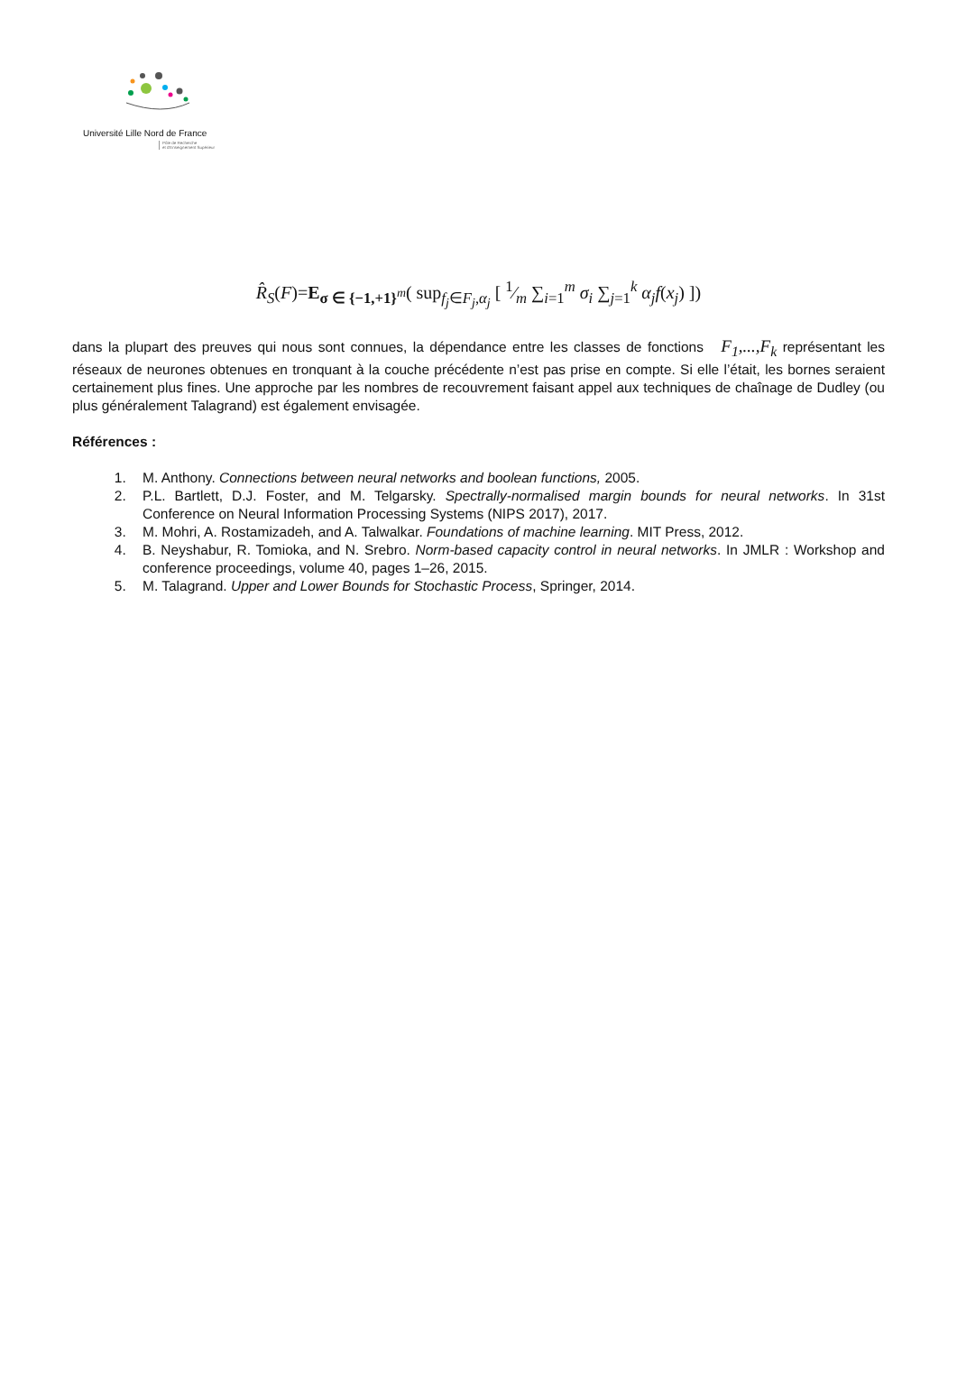Université Lille Nord de France
Pôle de Recherche
et d'Enseignement Supérieur
R̂<sub>S</sub>(F)=E<sub>σ ∈ {−1,+1}<sup>m</sup></sub>( sup<sub>f<sub>j</sub>∈F<sub>j</sub>,α<sub>j</sub></sub> [ 1⁄m ∑<sub>i=1</sub><sup>m</sup> σ<sub>i</sub> ∑<sub>j=1</sub><sup>k</sup> α<sub>j</sub>f(x<sub>j</sub>) ])
dans la plupart des preuves qui nous sont connues, la dépendance entre les classes de fonctions F<sub>1</sub>,...,F<sub>k</sub> représentant les réseaux de neurones obtenues en tronquant à la couche précédente n’est pas prise en compte. Si elle l’était, les bornes seraient certainement plus fines. Une approche par les nombres de recouvrement faisant appel aux techniques de chaînage de Dudley (ou plus généralement Talagrand) est également envisagée.
Références :
1. M. Anthony. Connections between neural networks and boolean functions, 2005.
2. P.L. Bartlett, D.J. Foster, and M. Telgarsky. Spectrally-normalised margin bounds for neural networks. In 31st Conference on Neural Information Processing Systems (NIPS 2017), 2017.
3. M. Mohri, A. Rostamizadeh, and A. Talwalkar. Foundations of machine learning. MIT Press, 2012.
4. B. Neyshabur, R. Tomioka, and N. Srebro. Norm-based capacity control in neural networks. In JMLR : Workshop and conference proceedings, volume 40, pages 1–26, 2015.
5. M. Talagrand. Upper and Lower Bounds for Stochastic Process, Springer, 2014.